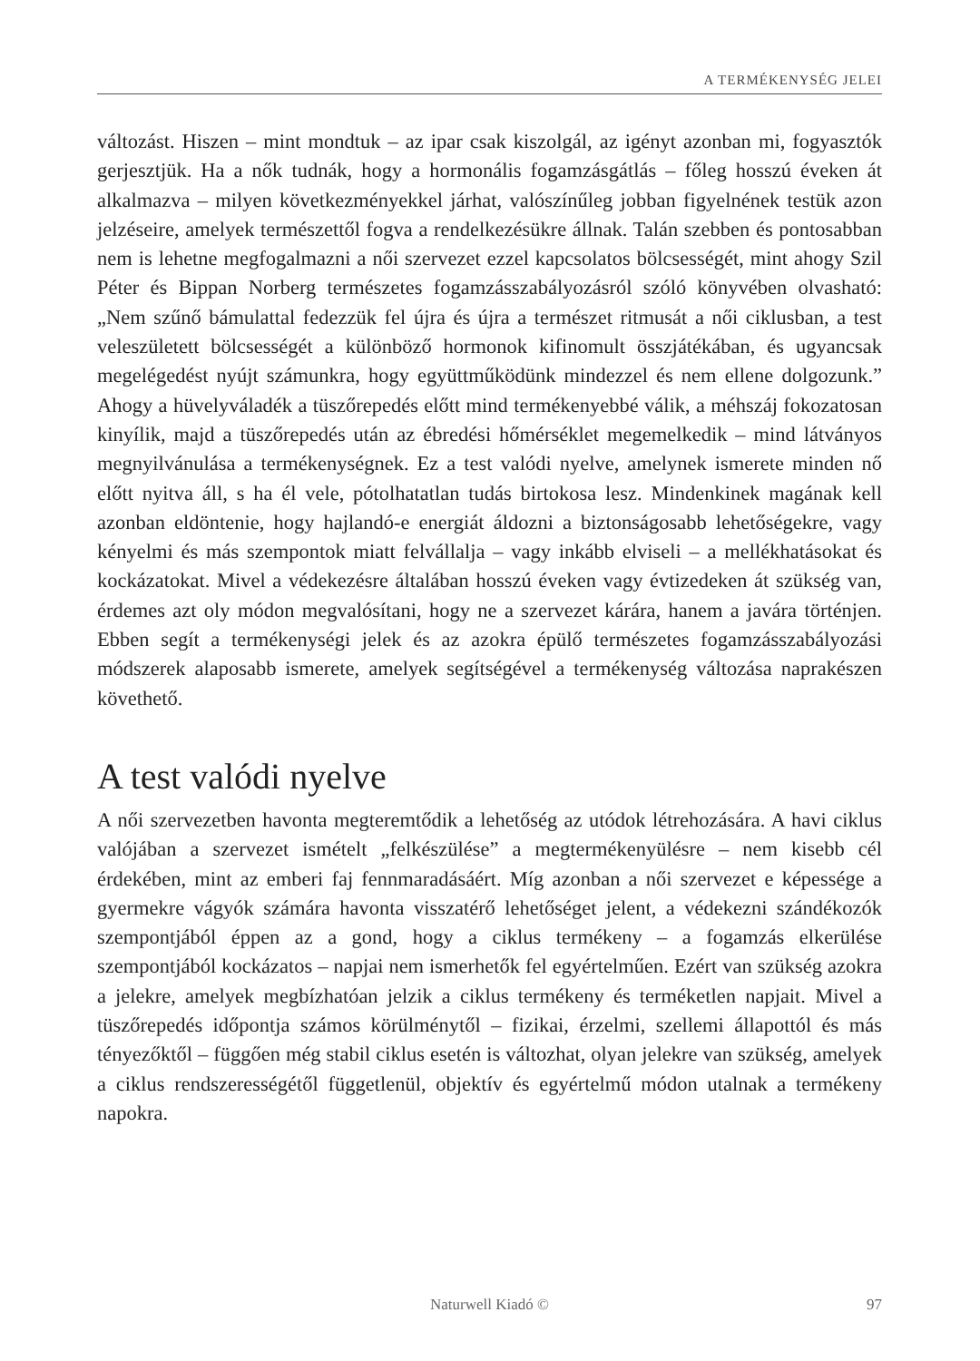A TERMÉKENYSÉG JELEI
változást. Hiszen – mint mondtuk – az ipar csak kiszolgál, az igényt azonban mi, fogyasztók gerjesztjük. Ha a nők tudnák, hogy a hormonális fogamzásgát­lás – főleg hosszú éveken át alkalmazva – milyen következményekkel járhat, valószínűleg jobban figyelnének testük azon jelzéseire, amelyek természettől fogva a rendelkezésükre állnak. Talán szebben és pontosabban nem is lehetne megfogalmazni a női szervezet ezzel kapcsolatos bölcsességét, mint ahogy Szil Péter és Bippan Norberg természetes fogamzásszabályozásról szóló könyvében olvasható: „Nem szűnő bámulattal fedezzük fel újra és újra a természet ritmu­sát a női ciklusban, a test veleszületett bölcsességét a különböző hormonok kifinomult összjátékában, és ugyancsak megelégedést nyújt számunkra, hogy együttműködünk mindezzel és nem ellene dolgozunk.” Ahogy a hüvelyváladék a tüszőrepedés előtt mind termékenyebbé válik, a méhszáj fokozatosan kinyílik, majd a tüszőrepedés után az ébredési hőmérséklet megemelkedik – mind látványos megnyilvánulása a termékenységnek. Ez a test valódi nyelve, amelynek ismerete minden nő előtt nyitva áll, s ha él vele, pótolhatatlan tudás birtokosa lesz. Mindenkinek magának kell azonban eldöntenie, hogy hajlandó-e energiát áldozni a biztonságosabb lehetőségekre, vagy kényelmi és más szempontok miatt felvállalja – vagy inkább elviseli – a mellékhatásokat és kockázatokat. Mivel a védekezésre általában hosszú éveken vagy évtizedeken át szükség van, érde­mes azt oly módon megvalósítani, hogy ne a szervezet kárára, hanem a javára történjen. Ebben segít a termékenységi jelek és az azokra épülő természetes fogamzásszabályozási módszerek alaposabb ismerete, amelyek segítségével a termékenység változása naprakészen követhető.
A test valódi nyelve
A női szervezetben havonta megteremtődik a lehetőség az utódok létrehozásá­ra. A havi ciklus valójában a szervezet ismételt „felkészülése” a megterméke­nyülésre – nem kisebb cél érdekében, mint az emberi faj fennmaradásáért. Míg azonban a női szervezet e képessége a gyermekre vágyók számára havonta visszatérő lehetőséget jelent, a védekezni szándékozók szempontjából éppen az a gond, hogy a ciklus termékeny – a fogamzás elkerülése szempontjából kockázatos – napjai nem ismerhetők fel egyértelműen. Ezért van szükség azokra a jelekre, amelyek megbízhatóan jelzik a ciklus termékeny és terméketlen napjait. Mivel a tüszőrepedés időpontja számos körülménytől – fizikai, érzelmi, szellemi állapottól és más tényezőktől – függően még stabil ciklus esetén is változhat, olyan jelekre van szükség, amelyek a ciklus rendszerességétől füg­getlenül, objektív és egyértelmű módon utalnak a termékeny napokra.
Naturwell Kiadó © 97